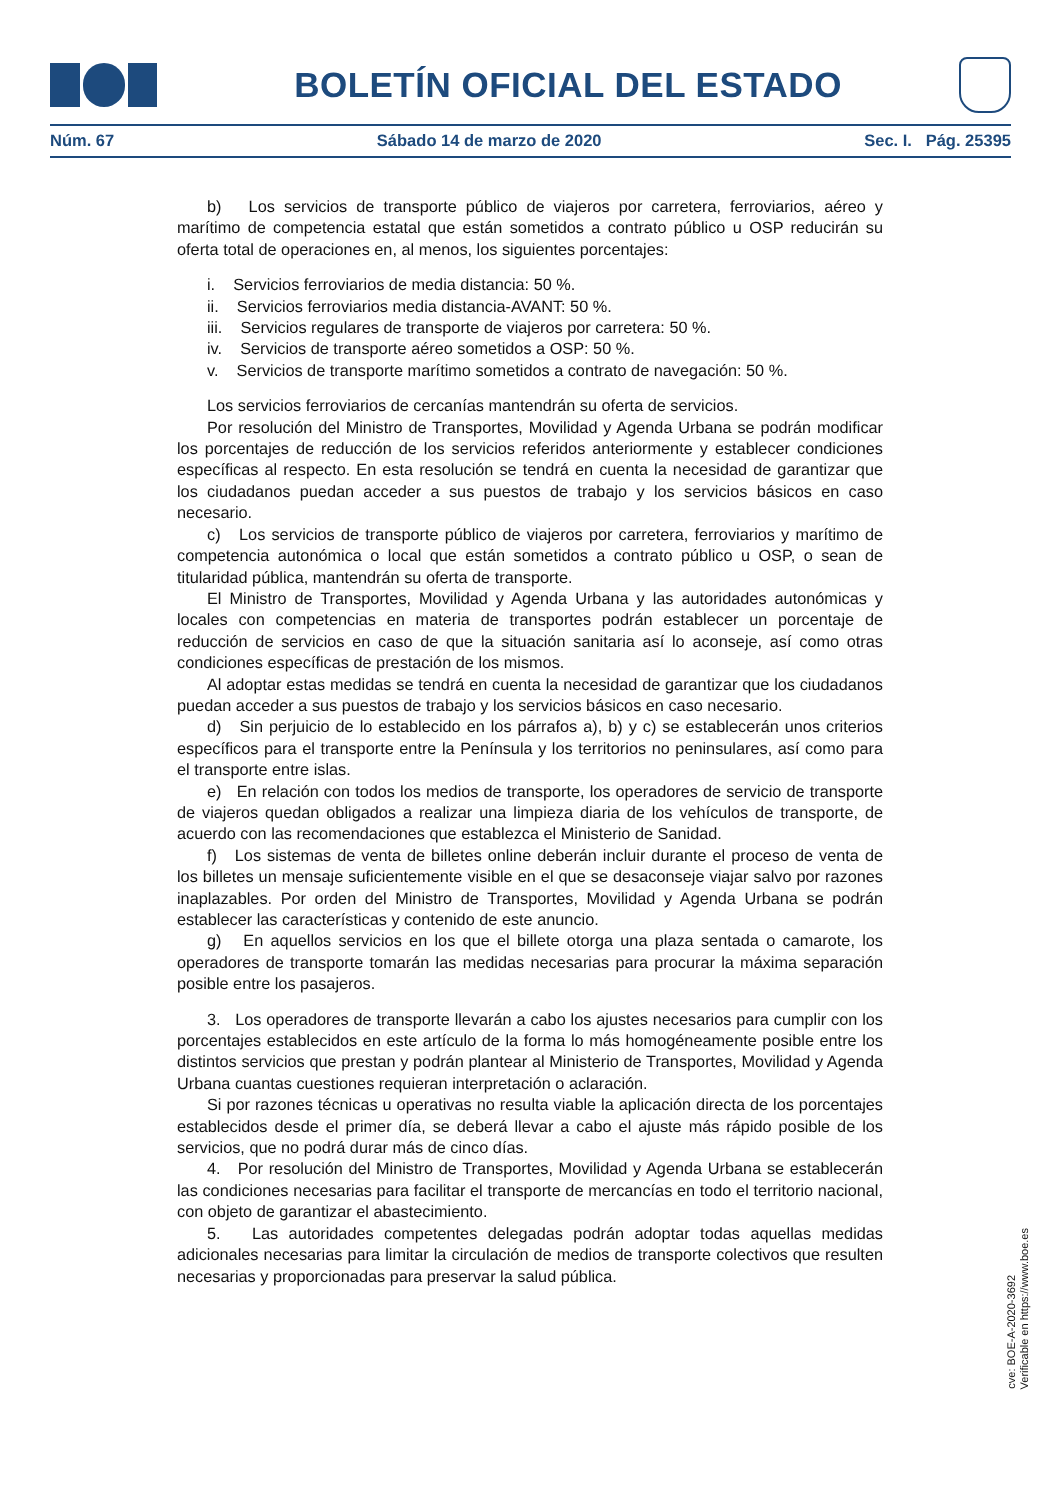BOLETÍN OFICIAL DEL ESTADO
Núm. 67 Sábado 14 de marzo de 2020 Sec. I. Pág. 25395
b) Los servicios de transporte público de viajeros por carretera, ferroviarios, aéreo y marítimo de competencia estatal que están sometidos a contrato público u OSP reducirán su oferta total de operaciones en, al menos, los siguientes porcentajes:
i. Servicios ferroviarios de media distancia: 50 %.
ii. Servicios ferroviarios media distancia-AVANT: 50 %.
iii. Servicios regulares de transporte de viajeros por carretera: 50 %.
iv. Servicios de transporte aéreo sometidos a OSP: 50 %.
v. Servicios de transporte marítimo sometidos a contrato de navegación: 50 %.
Los servicios ferroviarios de cercanías mantendrán su oferta de servicios.
Por resolución del Ministro de Transportes, Movilidad y Agenda Urbana se podrán modificar los porcentajes de reducción de los servicios referidos anteriormente y establecer condiciones específicas al respecto. En esta resolución se tendrá en cuenta la necesidad de garantizar que los ciudadanos puedan acceder a sus puestos de trabajo y los servicios básicos en caso necesario.
c) Los servicios de transporte público de viajeros por carretera, ferroviarios y marítimo de competencia autonómica o local que están sometidos a contrato público u OSP, o sean de titularidad pública, mantendrán su oferta de transporte.
El Ministro de Transportes, Movilidad y Agenda Urbana y las autoridades autonómicas y locales con competencias en materia de transportes podrán establecer un porcentaje de reducción de servicios en caso de que la situación sanitaria así lo aconseje, así como otras condiciones específicas de prestación de los mismos.
Al adoptar estas medidas se tendrá en cuenta la necesidad de garantizar que los ciudadanos puedan acceder a sus puestos de trabajo y los servicios básicos en caso necesario.
d) Sin perjuicio de lo establecido en los párrafos a), b) y c) se establecerán unos criterios específicos para el transporte entre la Península y los territorios no peninsulares, así como para el transporte entre islas.
e) En relación con todos los medios de transporte, los operadores de servicio de transporte de viajeros quedan obligados a realizar una limpieza diaria de los vehículos de transporte, de acuerdo con las recomendaciones que establezca el Ministerio de Sanidad.
f) Los sistemas de venta de billetes online deberán incluir durante el proceso de venta de los billetes un mensaje suficientemente visible en el que se desaconseje viajar salvo por razones inaplazables. Por orden del Ministro de Transportes, Movilidad y Agenda Urbana se podrán establecer las características y contenido de este anuncio.
g) En aquellos servicios en los que el billete otorga una plaza sentada o camarote, los operadores de transporte tomarán las medidas necesarias para procurar la máxima separación posible entre los pasajeros.
3. Los operadores de transporte llevarán a cabo los ajustes necesarios para cumplir con los porcentajes establecidos en este artículo de la forma lo más homogéneamente posible entre los distintos servicios que prestan y podrán plantear al Ministerio de Transportes, Movilidad y Agenda Urbana cuantas cuestiones requieran interpretación o aclaración.
Si por razones técnicas u operativas no resulta viable la aplicación directa de los porcentajes establecidos desde el primer día, se deberá llevar a cabo el ajuste más rápido posible de los servicios, que no podrá durar más de cinco días.
4. Por resolución del Ministro de Transportes, Movilidad y Agenda Urbana se establecerán las condiciones necesarias para facilitar el transporte de mercancías en todo el territorio nacional, con objeto de garantizar el abastecimiento.
5. Las autoridades competentes delegadas podrán adoptar todas aquellas medidas adicionales necesarias para limitar la circulación de medios de transporte colectivos que resulten necesarias y proporcionadas para preservar la salud pública.
cve: BOE-A-2020-3692
Verificable en https://www.boe.es